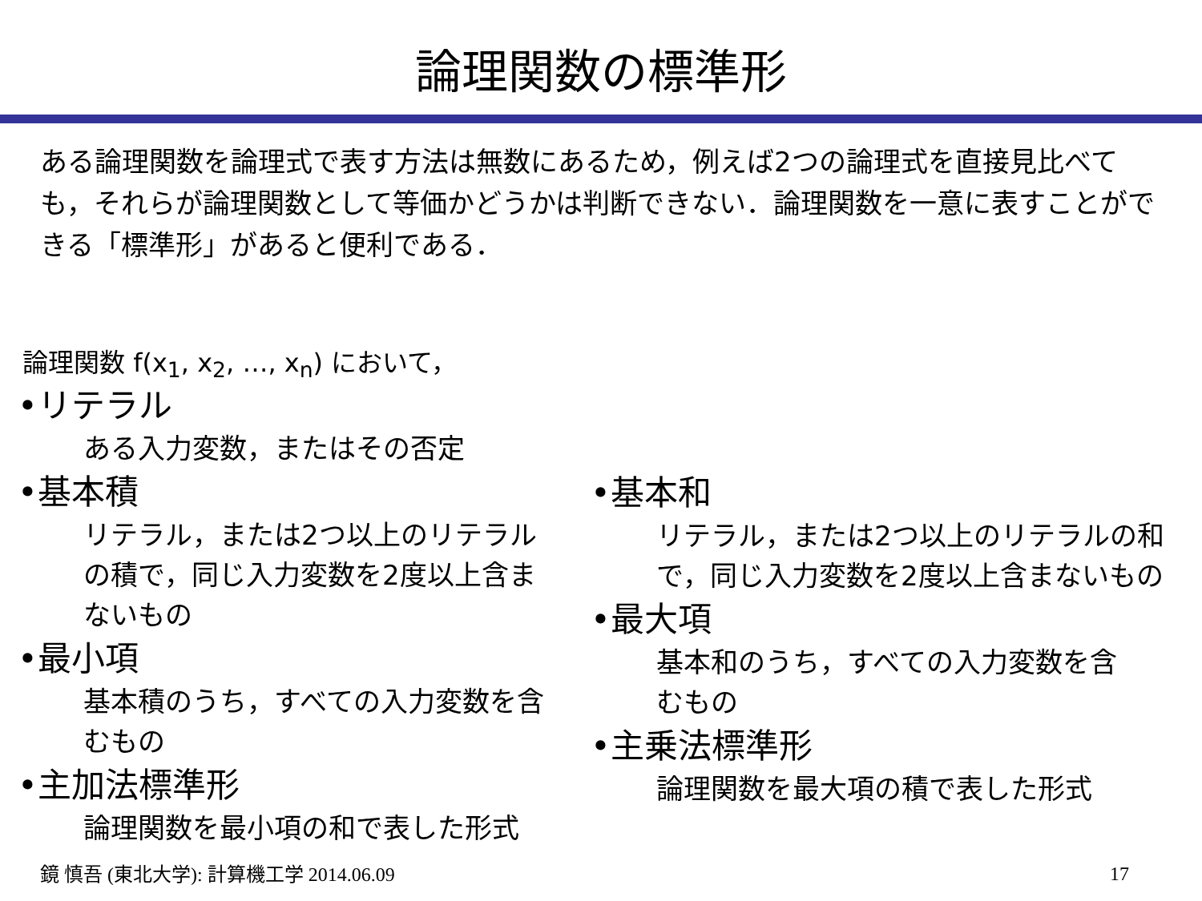論理関数の標準形
ある論理関数を論理式で表す方法は無数にあるため，例えば2つの論理式を直接見比べても，それらが論理関数として等価かどうかは判断できない．論理関数を一意に表すことができる「標準形」があると便利である．
論理関数 f(x<sub>1</sub>, x<sub>2</sub>, …, x<sub>n</sub>) において，
•リテラル
ある入力変数，またはその否定
•基本積
リテラル，または2つ以上のリテラルの積で，同じ入力変数を2度以上含まないもの
•最小項
基本積のうち，すべての入力変数を含むもの
•主加法標準形
論理関数を最小項の和で表した形式
•基本和
リテラル，または2つ以上のリテラルの和で，同じ入力変数を2度以上含まないもの
•最大項
基本和のうち，すべての入力変数を含むもの
•主乗法標準形
論理関数を最大項の積で表した形式
鏡 慎吾 (東北大学): 計算機工学 2014.06.09
17